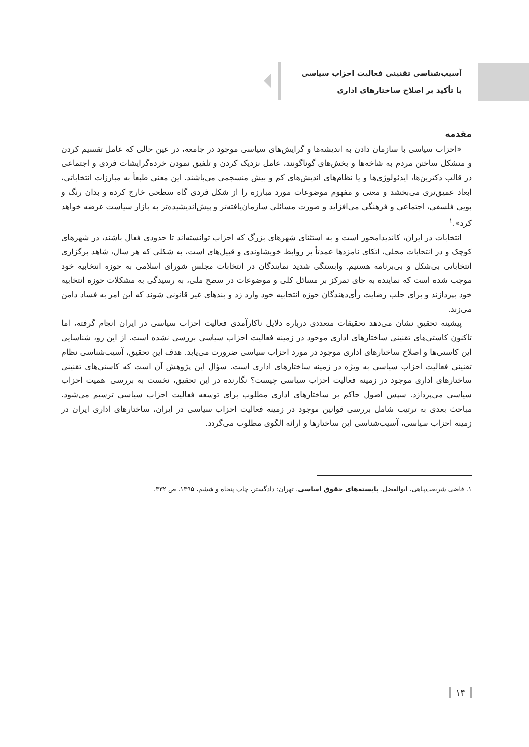آسیب‌شناسی تقنینی فعالیت احزاب سیاسی
با تأکید بر اصلاح ساختارهای اداری
مقدمه
«احزاب سیاسی با سازمان دادن به اندیشه‌ها و گرایش‌های سیاسی موجود در جامعه، در عین حالی که عامل تقسیم کردن و متشکل ساختن مردم به شاخه‌ها و بخش‌های گوناگونند، عامل نزدیک کردن و تلفیق نمودن خرده‌گرایشات فردی و اجتماعی در قالب دکترین‌ها، ایدئولوژی‌ها و یا نظام‌های اندیش‌های کم و بیش منسجمی می‌باشند. این معنی طبعاً به مبارزات انتخاباتی، ابعاد عمیق‌تری می‌بخشد و معنی و مفهوم موضوعات مورد مبارزه را از شکل فردی گاه سطحی خارج کرده و بدان رنگ و بویی فلسفی، اجتماعی و فرهنگی می‌افزاید و صورت مسائلی سازمان‌یافته‌تر و پیش‌اندیشیده‌تر به بازار سیاست عرضه خواهد کرد».<sup>۱</sup>
انتخابات در ایران، کاندیدامحور است و به استثنای شهرهای بزرگ که احزاب توانسته‌اند تا حدودی فعال باشند، در شهرهای کوچک و در انتخابات محلی، اتکای نامزدها عمدتاً بر روابط خویشاوندی و قبیل‌های است، به شکلی که هر سال، شاهد برگزاری انتخاباتی بی‌شکل و بی‌برنامه هستیم. وابستگی شدید نمایندگان در انتخابات مجلس شورای اسلامی به حوزه انتخابیه خود موجب شده است که نماینده به جای تمرکز بر مسائل کلی و موضوعات در سطح ملی، به رسیدگی به مشکلات حوزه انتخابیه خود بپردازند و برای جلب رضایت رأی‌دهندگان حوزه انتخابیه خود وارد زد و بندهای غیر قانونی شوند که این امر به فساد دامن می‌زند.
پیشینه تحقیق نشان می‌دهد تحقیقات متعددی درباره دلایل ناکارآمدی فعالیت احزاب سیاسی در ایران انجام گرفته، اما تاکنون کاستی‌های تقنینی ساختارهای اداری موجود در زمینه فعالیت احزاب سیاسی بررسی نشده است. از این رو، شناسایی این کاستی‌ها و اصلاح ساختارهای اداری موجود در مورد احزاب سیاسی ضرورت می‌یابد. هدف این تحقیق، آسیب‌شناسی نظام تقنینی فعالیت احزاب سیاسی به ویژه در زمینه ساختارهای اداری است. سؤال این پژوهش آن است که کاستی‌های تقنینی ساختارهای اداری موجود در زمینه فعالیت احزاب سیاسی چیست؟ نگارنده در این تحقیق، نخست به بررسی اهمیت احزاب سیاسی می‌پردازد. سپس اصول حاکم بر ساختارهای اداری مطلوب برای توسعه فعالیت احزاب سیاسی ترسیم می‌شود. مباحث بعدی به ترتیب شامل بررسی قوانین موجود در زمینه فعالیت احزاب سیاسی در ایران، ساختارهای اداری ایران در زمینه احزاب سیاسی، آسیب‌شناسی این ساختارها و ارائه الگوی مطلوب می‌گردد.
۱. قاضی شریعت‌پناهی، ابوالفضل، بایسته‌های حقوق اساسی، تهران: دادگستر، چاپ پنجاه و ششم، ۱۳۹۵، ص ۳۳۲.
۱۴